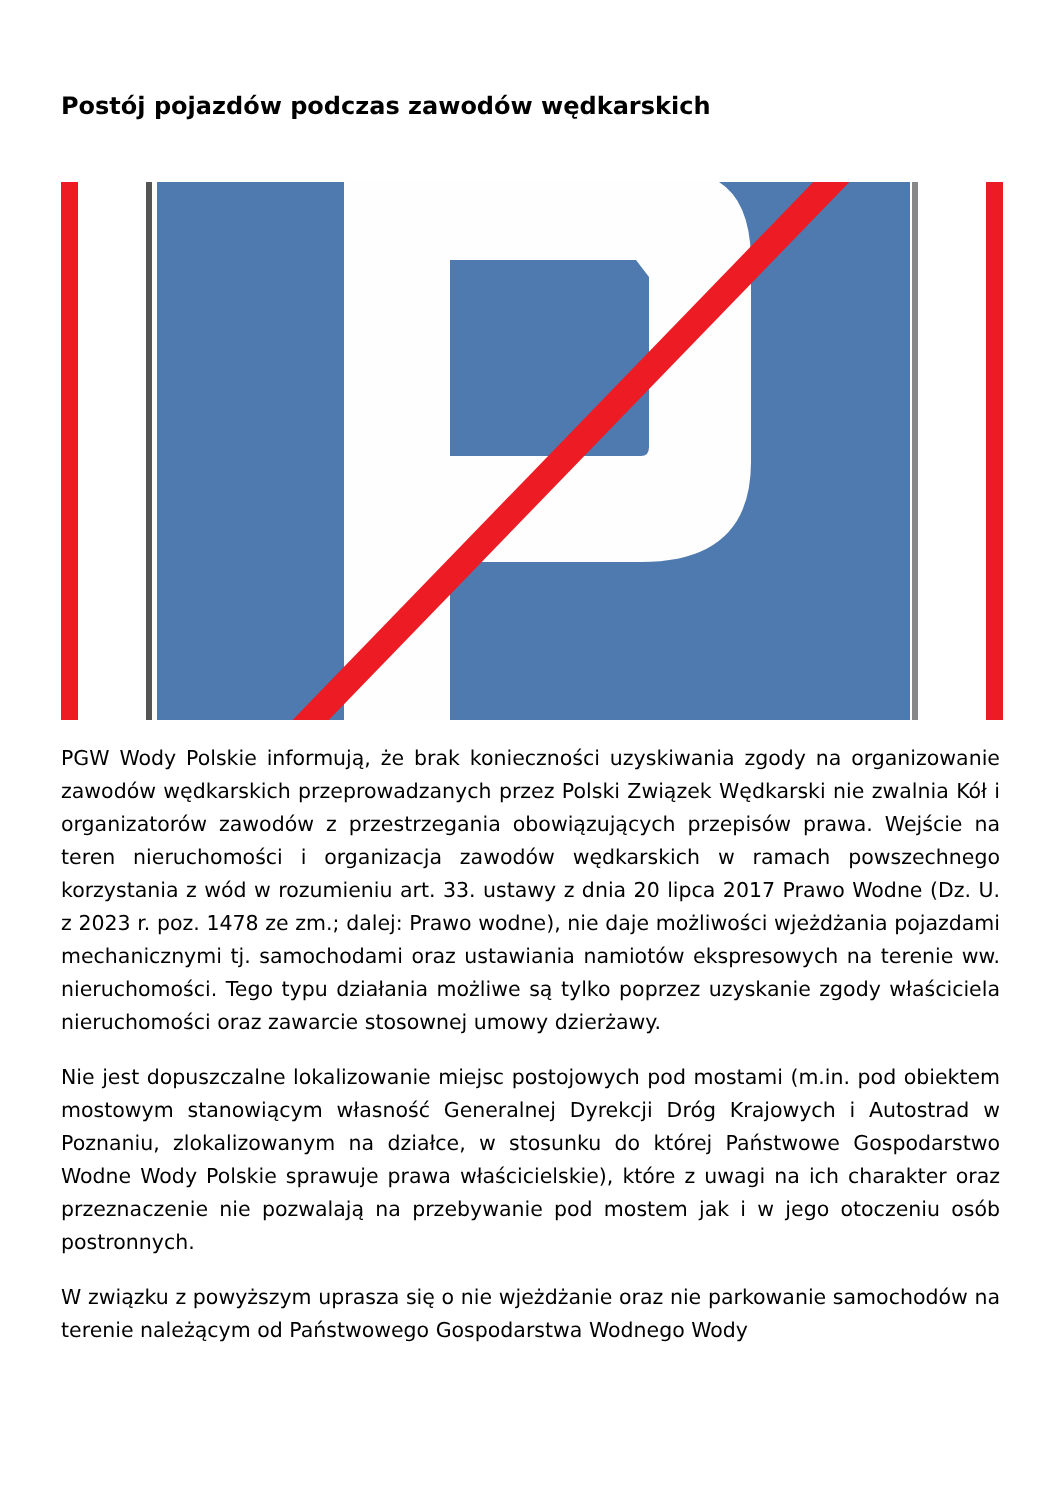Postój pojazdów podczas zawodów wędkarskich
PGW Wody Polskie informują, że brak konieczności uzyskiwania zgody na organizowanie zawodów wędkarskich przeprowadzanych przez Polski Związek Wędkarski nie zwalnia Kół i organizatorów zawodów z przestrzegania obowiązujących przepisów prawa. Wejście na teren nieruchomości i organizacja zawodów wędkarskich w ramach powszechnego korzystania z wód w rozumieniu art. 33. ustawy z dnia 20 lipca 2017 Prawo Wodne (Dz. U. z 2023 r. poz. 1478 ze zm.; dalej: Prawo wodne), nie daje możliwości wjeżdżania pojazdami mechanicznymi tj. samochodami oraz ustawiania namiotów ekspresowych na terenie ww. nieruchomości. Tego typu działania możliwe są tylko poprzez uzyskanie zgody właściciela nieruchomości oraz zawarcie stosownej umowy dzierżawy.
Nie jest dopuszczalne lokalizowanie miejsc postojowych pod mostami (m.in. pod obiektem mostowym stanowiącym własność Generalnej Dyrekcji Dróg Krajowych i Autostrad w Poznaniu, zlokalizowanym na działce, w stosunku do której Państwowe Gospodarstwo Wodne Wody Polskie sprawuje prawa właścicielskie), które z uwagi na ich charakter oraz przeznaczenie nie pozwalają na przebywanie pod mostem jak i w jego otoczeniu osób postronnych.
W związku z powyższym uprasza się o nie wjeżdżanie oraz nie parkowanie samochodów na terenie należącym od Państwowego Gospodarstwa Wodnego Wody